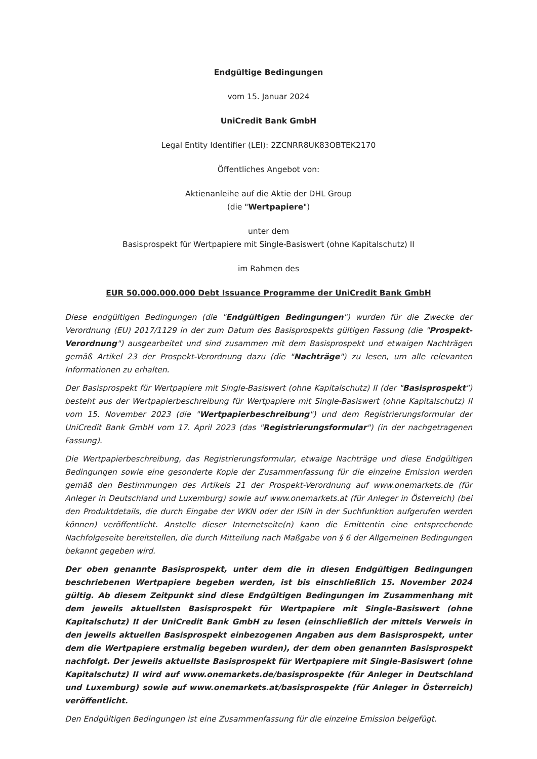Endgültige Bedingungen
vom 15. Januar 2024
UniCredit Bank GmbH
Legal Entity Identifier (LEI): 2ZCNRR8UK83OBTEK2170
Öffentliches Angebot von:
Aktienanleihe auf die Aktie der DHL Group
(die "Wertpapiere")
unter dem
Basisprospekt für Wertpapiere mit Single-Basiswert (ohne Kapitalschutz) II
im Rahmen des
EUR 50.000.000.000 Debt Issuance Programme der UniCredit Bank GmbH
Diese endgültigen Bedingungen (die "Endgültigen Bedingungen") wurden für die Zwecke der Verordnung (EU) 2017/1129 in der zum Datum des Basisprospekts gültigen Fassung (die "Prospekt-Verordnung") ausgearbeitet und sind zusammen mit dem Basisprospekt und etwaigen Nachträgen gemäß Artikel 23 der Prospekt-Verordnung dazu (die "Nachträge") zu lesen, um alle relevanten Informationen zu erhalten.
Der Basisprospekt für Wertpapiere mit Single-Basiswert (ohne Kapitalschutz) II (der "Basisprospekt") besteht aus der Wertpapierbeschreibung für Wertpapiere mit Single-Basiswert (ohne Kapitalschutz) II vom 15. November 2023 (die "Wertpapierbeschreibung") und dem Registrierungsformular der UniCredit Bank GmbH vom 17. April 2023 (das "Registrierungsformular") (in der nachgetragenen Fassung).
Die Wertpapierbeschreibung, das Registrierungsformular, etwaige Nachträge und diese Endgültigen Bedingungen sowie eine gesonderte Kopie der Zusammenfassung für die einzelne Emission werden gemäß den Bestimmungen des Artikels 21 der Prospekt-Verordnung auf www.onemarkets.de (für Anleger in Deutschland und Luxemburg) sowie auf www.onemarkets.at (für Anleger in Österreich) (bei den Produktdetails, die durch Eingabe der WKN oder der ISIN in der Suchfunktion aufgerufen werden können) veröffentlicht. Anstelle dieser Internetseite(n) kann die Emittentin eine entsprechende Nachfolgeseite bereitstellen, die durch Mitteilung nach Maßgabe von § 6 der Allgemeinen Bedingungen bekannt gegeben wird.
Der oben genannte Basisprospekt, unter dem die in diesen Endgültigen Bedingungen beschriebenen Wertpapiere begeben werden, ist bis einschließlich 15. November 2024 gültig. Ab diesem Zeitpunkt sind diese Endgültigen Bedingungen im Zusammenhang mit dem jeweils aktuellsten Basisprospekt für Wertpapiere mit Single-Basiswert (ohne Kapitalschutz) II der UniCredit Bank GmbH zu lesen (einschließlich der mittels Verweis in den jeweils aktuellen Basisprospekt einbezogenen Angaben aus dem Basisprospekt, unter dem die Wertpapiere erstmalig begeben wurden), der dem oben genannten Basisprospekt nachfolgt. Der jeweils aktuellste Basisprospekt für Wertpapiere mit Single-Basiswert (ohne Kapitalschutz) II wird auf www.onemarkets.de/basisprospekte (für Anleger in Deutschland und Luxemburg) sowie auf www.onemarkets.at/basisprospekte (für Anleger in Österreich) veröffentlicht.
Den Endgültigen Bedingungen ist eine Zusammenfassung für die einzelne Emission beigefügt.